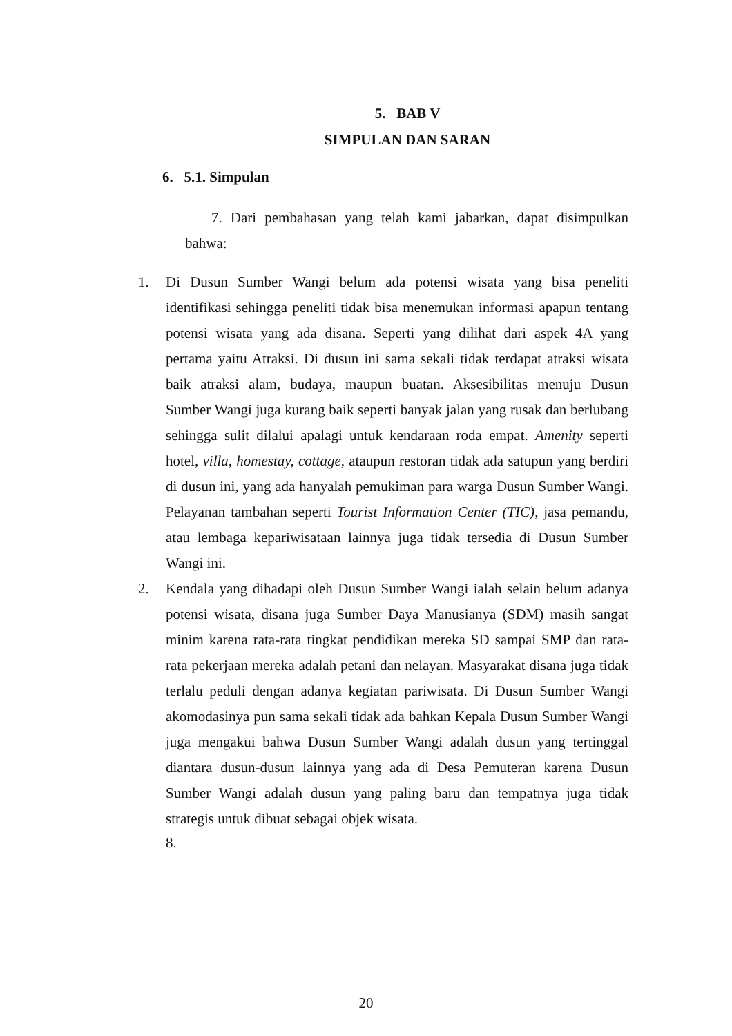5. BAB V
SIMPULAN DAN SARAN
6. 5.1. Simpulan
7. Dari pembahasan yang telah kami jabarkan, dapat disimpulkan bahwa:
1. Di Dusun Sumber Wangi belum ada potensi wisata yang bisa peneliti identifikasi sehingga peneliti tidak bisa menemukan informasi apapun tentang potensi wisata yang ada disana. Seperti yang dilihat dari aspek 4A yang pertama yaitu Atraksi. Di dusun ini sama sekali tidak terdapat atraksi wisata baik atraksi alam, budaya, maupun buatan. Aksesibilitas menuju Dusun Sumber Wangi juga kurang baik seperti banyak jalan yang rusak dan berlubang sehingga sulit dilalui apalagi untuk kendaraan roda empat. Amenity seperti hotel, villa, homestay, cottage, ataupun restoran tidak ada satupun yang berdiri di dusun ini, yang ada hanyalah pemukiman para warga Dusun Sumber Wangi. Pelayanan tambahan seperti Tourist Information Center (TIC), jasa pemandu, atau lembaga kepariwisataan lainnya juga tidak tersedia di Dusun Sumber Wangi ini.
2. Kendala yang dihadapi oleh Dusun Sumber Wangi ialah selain belum adanya potensi wisata, disana juga Sumber Daya Manusianya (SDM) masih sangat minim karena rata-rata tingkat pendidikan mereka SD sampai SMP dan rata-rata pekerjaan mereka adalah petani dan nelayan. Masyarakat disana juga tidak terlalu peduli dengan adanya kegiatan pariwisata. Di Dusun Sumber Wangi akomodasinya pun sama sekali tidak ada bahkan Kepala Dusun Sumber Wangi juga mengakui bahwa Dusun Sumber Wangi adalah dusun yang tertinggal diantara dusun-dusun lainnya yang ada di Desa Pemuteran karena Dusun Sumber Wangi adalah dusun yang paling baru dan tempatnya juga tidak strategis untuk dibuat sebagai objek wisata.
8.
20